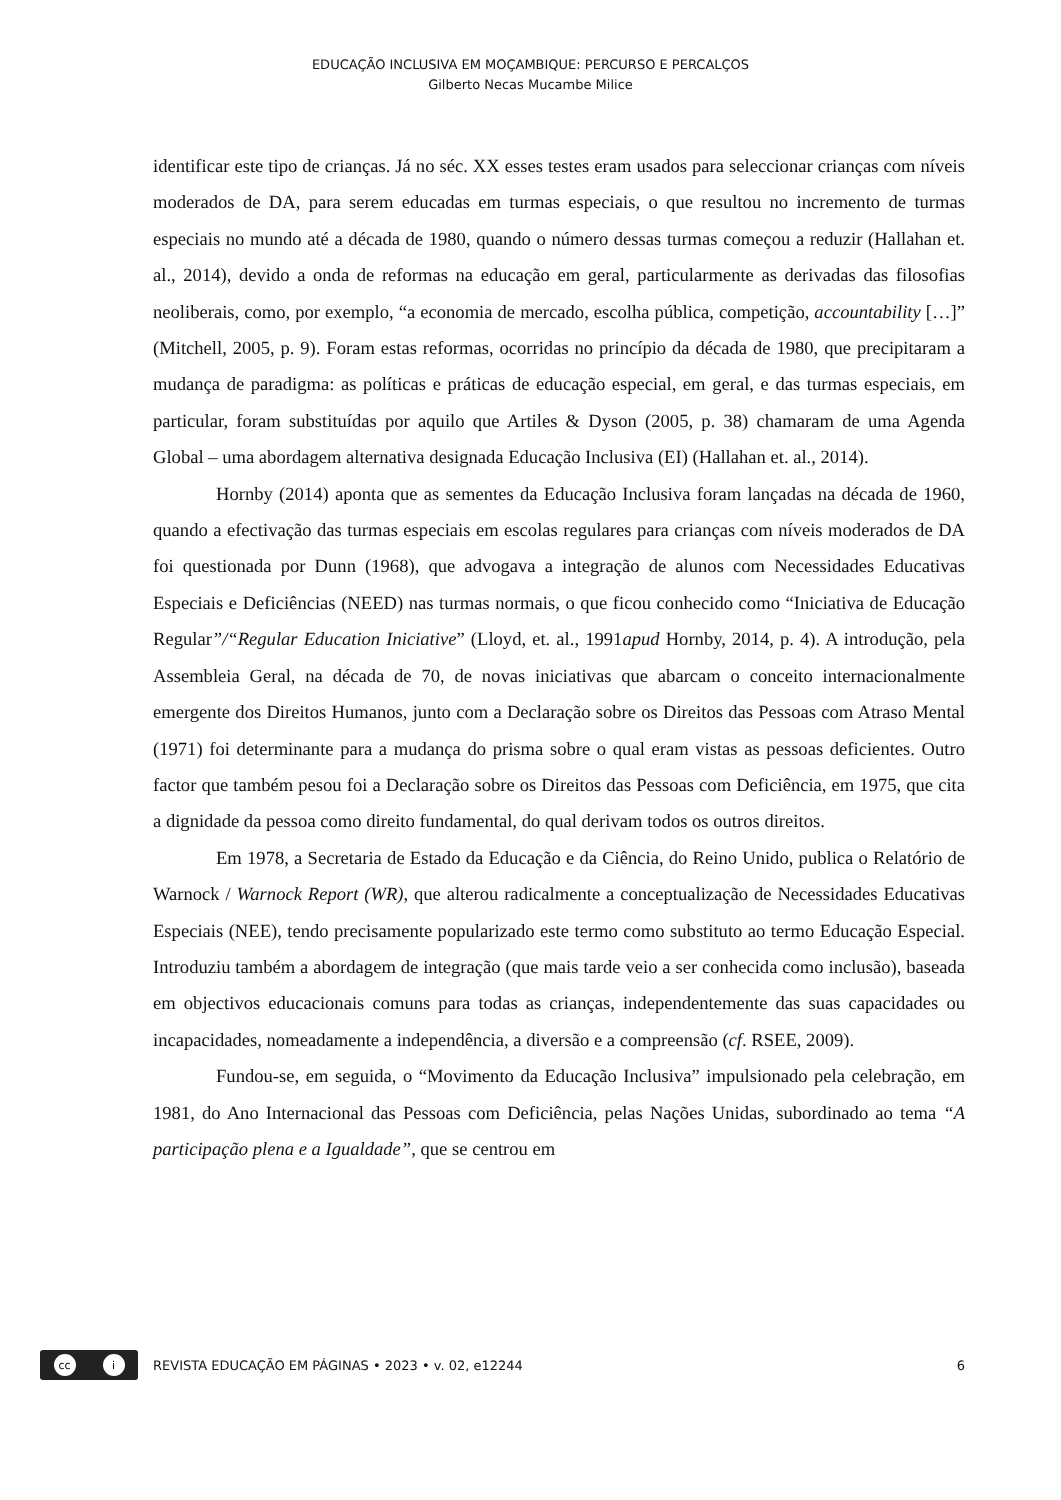EDUCAÇÃO INCLUSIVA EM MOÇAMBIQUE: PERCURSO E PERCALÇOS
Gilberto Necas Mucambe Milice
identificar este tipo de crianças. Já no séc. XX esses testes eram usados para seleccionar crianças com níveis moderados de DA, para serem educadas em turmas especiais, o que resultou no incremento de turmas especiais no mundo até a década de 1980, quando o número dessas turmas começou a reduzir (Hallahan et. al., 2014), devido a onda de reformas na educação em geral, particularmente as derivadas das filosofias neoliberais, como, por exemplo, “a economia de mercado, escolha pública, competição, accountability […]” (Mitchell, 2005, p. 9). Foram estas reformas, ocorridas no princípio da década de 1980, que precipitaram a mudança de paradigma: as políticas e práticas de educação especial, em geral, e das turmas especiais, em particular, foram substituídas por aquilo que Artiles & Dyson (2005, p. 38) chamaram de uma Agenda Global – uma abordagem alternativa designada Educação Inclusiva (EI) (Hallahan et. al., 2014).
Hornby (2014) aponta que as sementes da Educação Inclusiva foram lançadas na década de 1960, quando a efectivação das turmas especiais em escolas regulares para crianças com níveis moderados de DA foi questionada por Dunn (1968), que advogava a integração de alunos com Necessidades Educativas Especiais e Deficiências (NEED) nas turmas normais, o que ficou conhecido como “Iniciativa de Educação Regular”/“Regular Education Iniciative” (Lloyd, et. al., 1991apud Hornby, 2014, p. 4). A introdução, pela Assembleia Geral, na década de 70, de novas iniciativas que abarcam o conceito internacionalmente emergente dos Direitos Humanos, junto com a Declaração sobre os Direitos das Pessoas com Atraso Mental (1971) foi determinante para a mudança do prisma sobre o qual eram vistas as pessoas deficientes. Outro factor que também pesou foi a Declaração sobre os Direitos das Pessoas com Deficiência, em 1975, que cita a dignidade da pessoa como direito fundamental, do qual derivam todos os outros direitos.
Em 1978, a Secretaria de Estado da Educação e da Ciência, do Reino Unido, publica o Relatório de Warnock / Warnock Report (WR), que alterou radicalmente a conceptualização de Necessidades Educativas Especiais (NEE), tendo precisamente popularizado este termo como substituto ao termo Educação Especial. Introduziu também a abordagem de integração (que mais tarde veio a ser conhecida como inclusão), baseada em objectivos educacionais comuns para todas as crianças, independentemente das suas capacidades ou incapacidades, nomeadamente a independência, a diversão e a compreensão (cf. RSEE, 2009).
Fundou-se, em seguida, o “Movimento da Educação Inclusiva” impulsionado pela celebração, em 1981, do Ano Internacional das Pessoas com Deficiência, pelas Nações Unidas, subordinado ao tema “A participação plena e a Igualdade”, que se centrou em
cc i
REVISTA EDUCAÇÃO EM PÁGINAS • 2023 • v. 02, e12244
6